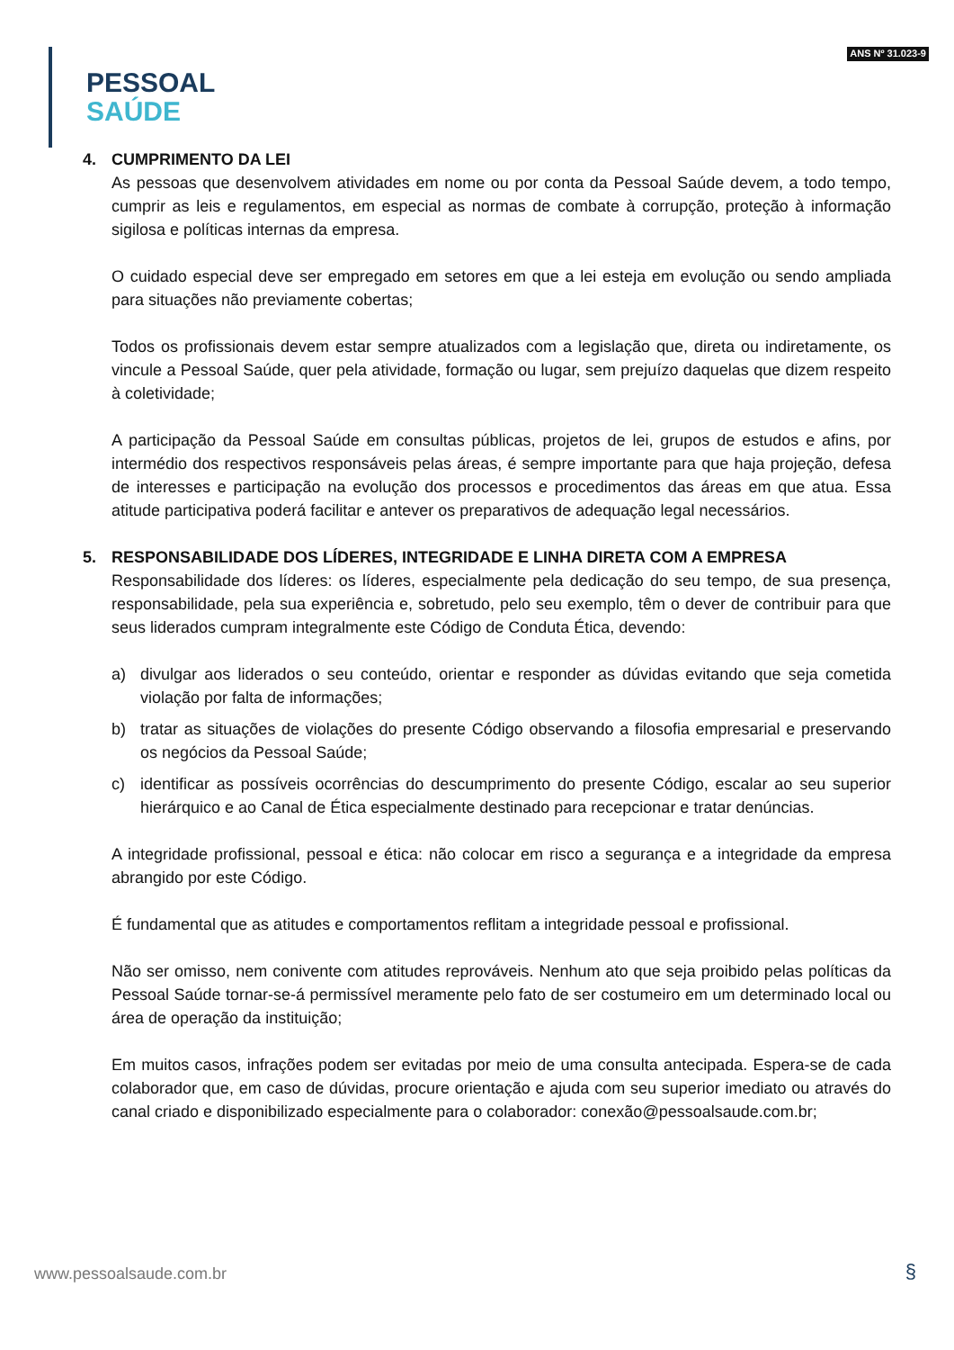PESSOAL
SAÚDE
ANS Nº 31.023-9
4. CUMPRIMENTO DA LEI
As pessoas que desenvolvem atividades em nome ou por conta da Pessoal Saúde devem, a todo tempo, cumprir as leis e regulamentos, em especial as normas de combate à corrupção, proteção à informação sigilosa e políticas internas da empresa.
O cuidado especial deve ser empregado em setores em que a lei esteja em evolução ou sendo ampliada para situações não previamente cobertas;
Todos os profissionais devem estar sempre atualizados com a legislação que, direta ou indiretamente, os vincule a Pessoal Saúde, quer pela atividade, formação ou lugar, sem prejuízo daquelas que dizem respeito à coletividade;
A participação da Pessoal Saúde em consultas públicas, projetos de lei, grupos de estudos e afins, por intermédio dos respectivos responsáveis pelas áreas, é sempre importante para que haja projeção, defesa de interesses e participação na evolução dos processos e procedimentos das áreas em que atua. Essa atitude participativa poderá facilitar e antever os preparativos de adequação legal necessários.
5. RESPONSABILIDADE DOS LÍDERES, INTEGRIDADE E LINHA DIRETA COM A EMPRESA
Responsabilidade dos líderes: os líderes, especialmente pela dedicação do seu tempo, de sua presença, responsabilidade, pela sua experiência e, sobretudo, pelo seu exemplo, têm o dever de contribuir para que seus liderados cumpram integralmente este Código de Conduta Ética, devendo:
a) divulgar aos liderados o seu conteúdo, orientar e responder as dúvidas evitando que seja cometida violação por falta de informações;
b) tratar as situações de violações do presente Código observando a filosofia empresarial e preservando os negócios da Pessoal Saúde;
c) identificar as possíveis ocorrências do descumprimento do presente Código, escalar ao seu superior hierárquico e ao Canal de Ética especialmente destinado para recepcionar e tratar denúncias.
A integridade profissional, pessoal e ética: não colocar em risco a segurança e a integridade da empresa abrangido por este Código.
É fundamental que as atitudes e comportamentos reflitam a integridade pessoal e profissional.
Não ser omisso, nem conivente com atitudes reprováveis. Nenhum ato que seja proibido pelas políticas da Pessoal Saúde tornar-se-á permissível meramente pelo fato de ser costumeiro em um determinado local ou área de operação da instituição;
Em muitos casos, infrações podem ser evitadas por meio de uma consulta antecipada. Espera-se de cada colaborador que, em caso de dúvidas, procure orientação e ajuda com seu superior imediato ou através do canal criado e disponibilizado especialmente para o colaborador: conexão@pessoalsaude.com.br;
www.pessoalsaude.com.br §